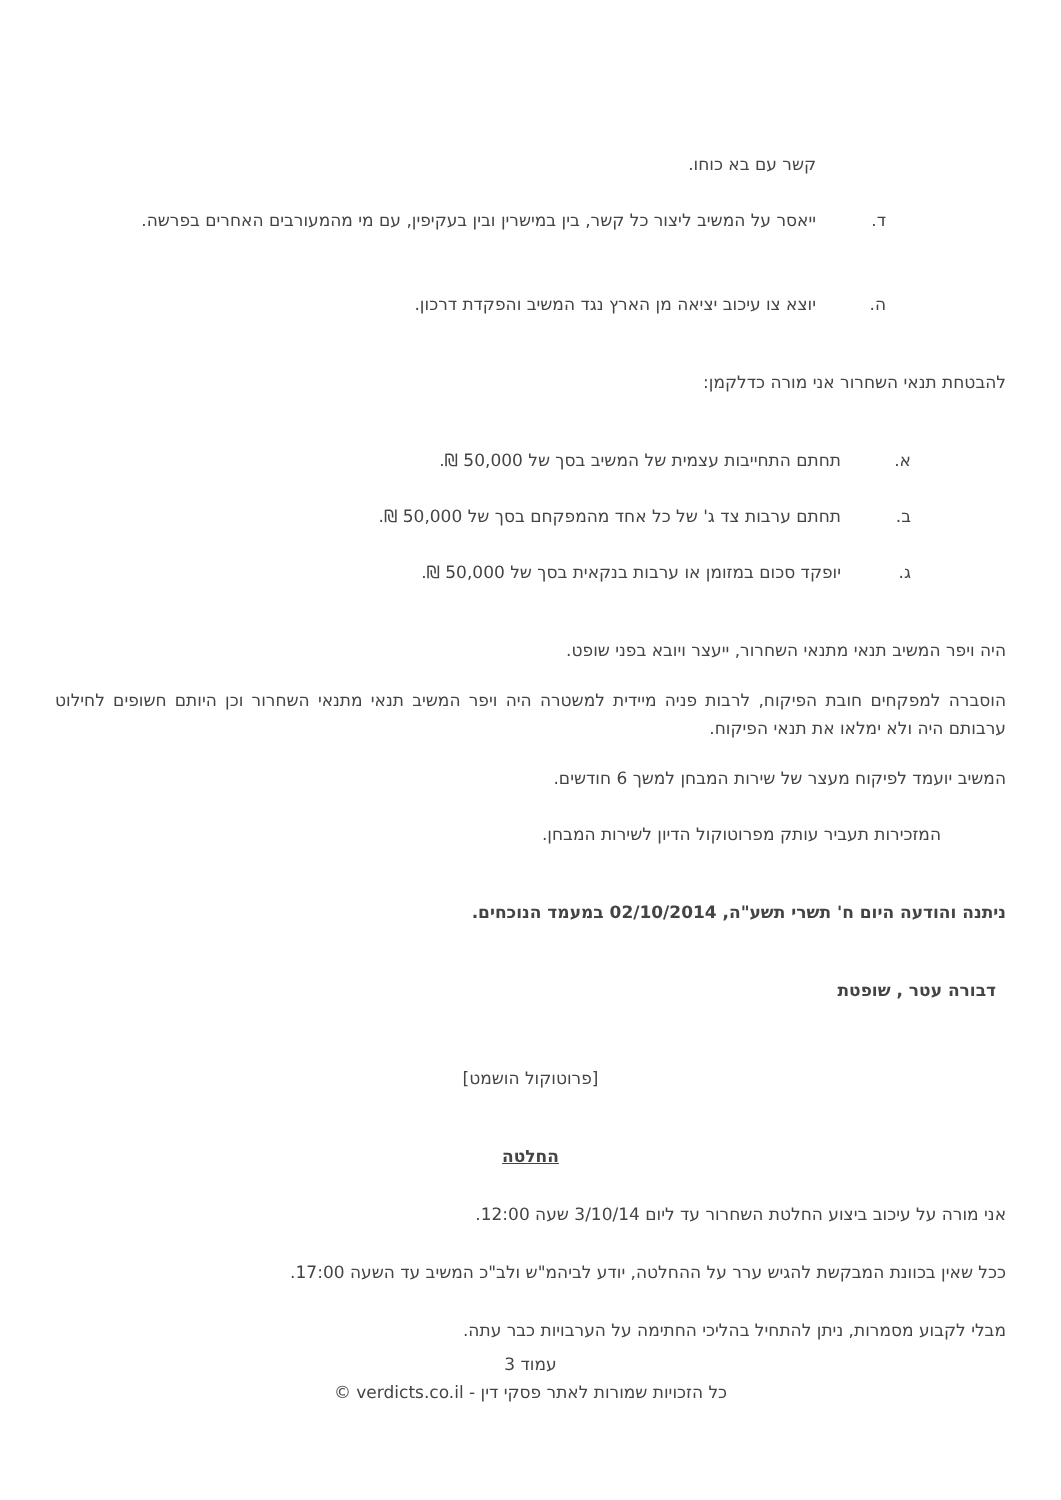קשר עם בא כוחו.
ד. ייאסר על המשיב ליצור כל קשר, בין במישרין ובין בעקיפין, עם מי מהמעורבים האחרים בפרשה.
ה. יוצא צו עיכוב יציאה מן הארץ נגד המשיב והפקדת דרכון.
להבטחת תנאי השחרור אני מורה כדלקמן:
א. תחתם התחייבות עצמית של המשיב בסך של 50,000 ₪.
ב. תחתם ערבות צד ג' של כל אחד מהמפקחם בסך של 50,000 ₪.
ג. יופקד סכום במזומן או ערבות בנקאית בסך של 50,000 ₪.
היה ויפר המשיב תנאי מתנאי השחרור, ייעצר ויובא בפני שופט.
הוסברה למפקחים חובת הפיקוח, לרבות פניה מיידית למשטרה היה ויפר המשיב תנאי מתנאי השחרור וכן היותם חשופים לחילוט ערבותם היה ולא ימלאו את תנאי הפיקוח.
המשיב יועמד לפיקוח מעצר של שירות המבחן למשך 6 חודשים.
המזכירות תעביר עותק מפרוטוקול הדיון לשירות המבחן.
ניתנה והודעה היום ח' תשרי תשע"ה, 02/10/2014 במעמד הנוכחים.
דבורה עטר , שופטת
[פרוטוקול הושמט]
החלטה
אני מורה על עיכוב ביצוע החלטת השחרור עד ליום 3/10/14 שעה 12:00.
ככל שאין בכוונת המבקשת להגיש ערר על ההחלטה, יודע לביהמ"ש ולב"כ המשיב עד השעה 17:00.
מבלי לקבוע מסמרות, ניתן להתחיל בהליכי החתימה על הערבויות כבר עתה.
עמוד 3
כל הזכויות שמורות לאתר פסקי דין - verdicts.co.il ©